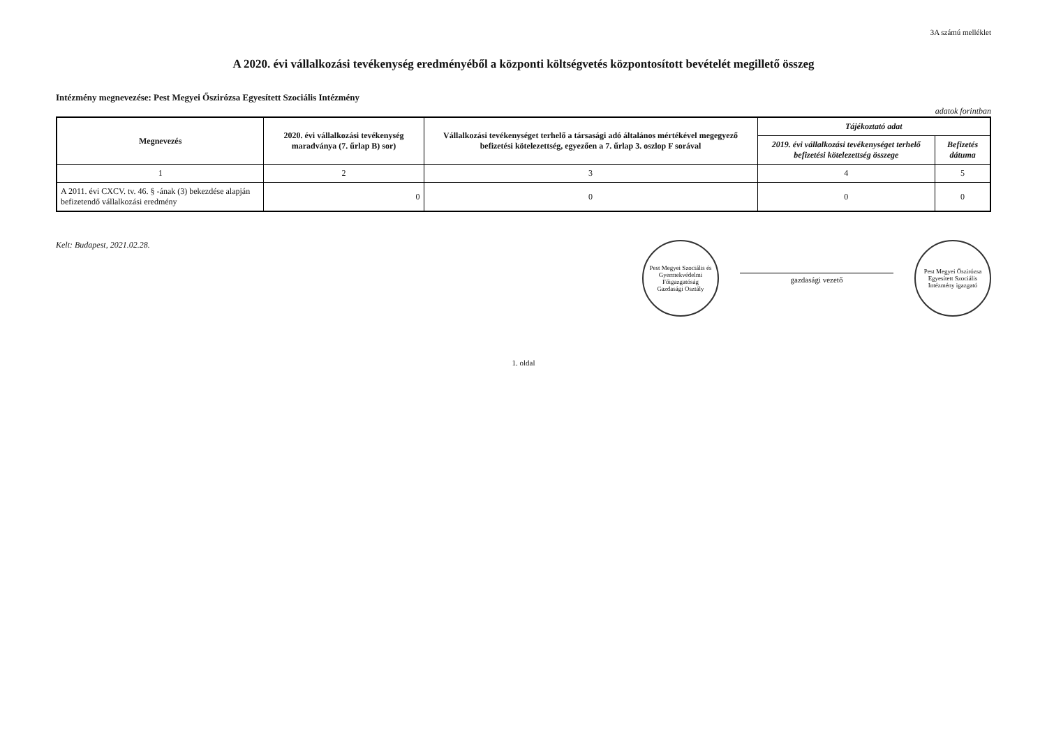3A számú melléklet
A 2020. évi vállalkozási tevékenység eredményéből a központi költségvetés központosított bevételét megillető összeg
Intézmény megnevezése: Pest Megyei Őszirózsa Egyesített Szociális Intézmény
adatok forintban
| Megnevezés | 2020. évi vállalkozási tevékenység maradványa (7. űrlap B) sor) | Vállalkozási tevékenységet terhelő a társasági adó általános mértékével megegyező befizetési kötelezettség, egyezően a 7. űrlap 3. oszlop F sorával | Tájékoztató adat | |
| --- | --- | --- | --- | --- |
| | | | 2019. évi vállalkozási tevékenységet terhelő befizetési kötelezettség összege | Befizetés dátuma |
| 1 | 2 | 3 | 4 | 5 |
| A 2011. évi CXCV. tv. 46. § -ának (3) bekezdése alapján befizetendő vállalkozási eredmény | 0 | 0 | 0 | 0 |
Kelt: Budapest, 2021.02.28.
Pest Megyei Szociális és Gyermekvédelmi Főigazgatóság Gazdasági Osztály
gazdasági vezető
Pest Megyei Őszirózsa Egyesített Szociális Intézmény igazgató
1. oldal